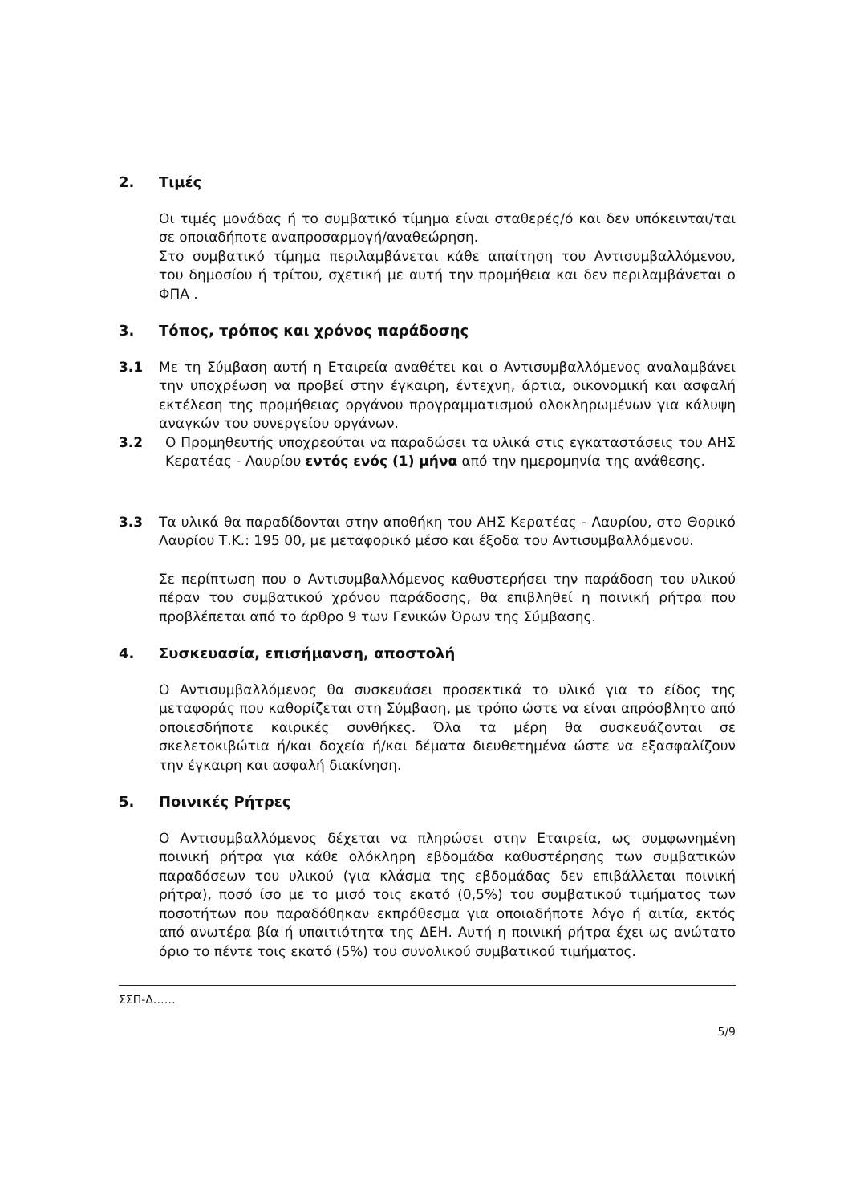2. Τιμές
Οι τιμές μονάδας ή το συμβατικό τίμημα είναι σταθερές/ό και δεν υπόκεινται/ται σε οποιαδήποτε αναπροσαρμογή/αναθεώρηση.
Στο συμβατικό τίμημα περιλαμβάνεται κάθε απαίτηση του Αντισυμβαλλόμενου, του δημοσίου ή τρίτου, σχετική με αυτή την προμήθεια και δεν περιλαμβάνεται ο ΦΠΑ .
3. Τόπος, τρόπος και χρόνος παράδοσης
3.1 Με τη Σύμβαση αυτή η Εταιρεία αναθέτει και ο Αντισυμβαλλόμενος αναλαμβάνει την υποχρέωση να προβεί στην έγκαιρη, έντεχνη, άρτια, οικονομική και ασφαλή εκτέλεση της προμήθειας οργάνου προγραμματισμού ολοκληρωμένων για κάλυψη αναγκών του συνεργείου οργάνων.
3.2 Ο Προμηθευτής υποχρεούται να παραδώσει τα υλικά στις εγκαταστάσεις του ΑΗΣ Κερατέας - Λαυρίου εντός ενός (1) μήνα από την ημερομηνία της ανάθεσης.
3.3 Τα υλικά θα παραδίδονται στην αποθήκη του ΑΗΣ Κερατέας - Λαυρίου, στο Θορικό Λαυρίου Τ.Κ.: 195 00, με μεταφορικό μέσο και έξοδα του Αντισυμβαλλόμενου.
Σε περίπτωση που ο Αντισυμβαλλόμενος καθυστερήσει την παράδοση του υλικού πέραν του συμβατικού χρόνου παράδοσης, θα επιβληθεί η ποινική ρήτρα που προβλέπεται από το άρθρο 9 των Γενικών Όρων της Σύμβασης.
4. Συσκευασία, επισήμανση, αποστολή
Ο Αντισυμβαλλόμενος θα συσκευάσει προσεκτικά το υλικό για το είδος της μεταφοράς που καθορίζεται στη Σύμβαση, με τρόπο ώστε να είναι απρόσβλητο από οποιεσδήποτε καιρικές συνθήκες. Όλα τα μέρη θα συσκευάζονται σε σκελετοκιβώτια ή/και δοχεία ή/και δέματα διευθετημένα ώστε να εξασφαλίζουν την έγκαιρη και ασφαλή διακίνηση.
5. Ποινικές Ρήτρες
Ο Αντισυμβαλλόμενος δέχεται να πληρώσει στην Εταιρεία, ως συμφωνημένη ποινική ρήτρα για κάθε ολόκληρη εβδομάδα καθυστέρησης των συμβατικών παραδόσεων του υλικού (για κλάσμα της εβδομάδας δεν επιβάλλεται ποινική ρήτρα), ποσό ίσο με το μισό τοις εκατό (0,5%) του συμβατικού τιμήματος των ποσοτήτων που παραδόθηκαν εκπρόθεσμα για οποιαδήποτε λόγο ή αιτία, εκτός από ανωτέρα βία ή υπαιτιότητα της ΔΕΗ. Αυτή η ποινική ρήτρα έχει ως ανώτατο όριο το πέντε τοις εκατό (5%) του συνολικού συμβατικού τιμήματος.
ΣΣΠ-Δ……
5/9